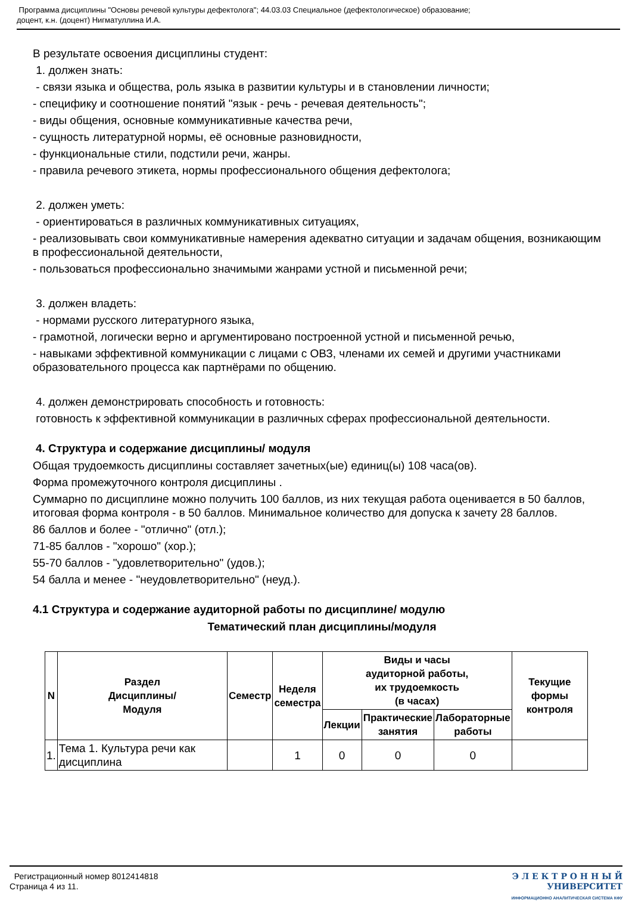Программа дисциплины "Основы речевой культуры дефектолога"; 44.03.03 Специальное (дефектологическое) образование;
доцент, к.н. (доцент) Нигматуллина И.А.
В результате освоения дисциплины студент:
1. должен знать:
- связи языка и общества, роль языка в развитии культуры и в становлении личности;
- специфику и соотношение понятий "язык - речь - речевая деятельность";
- виды общения, основные коммуникативные качества речи,
- сущность литературной нормы, её основные разновидности,
- функциональные стили, подстили речи, жанры.
- правила речевого этикета, нормы профессионального общения дефектолога;
2. должен уметь:
- ориентироваться в различных коммуникативных ситуациях,
- реализовывать свои коммуникативные намерения адекватно ситуации и задачам общения, возникающим в профессиональной деятельности,
- пользоваться профессионально значимыми жанрами устной и письменной речи;
3. должен владеть:
- нормами русского литературного языка,
- грамотной, логически верно и аргументировано построенной устной и письменной речью,
- навыками эффективной коммуникации с лицами с ОВЗ, членами их семей и другими участниками образовательного процесса как партнёрами по общению.
4. должен демонстрировать способность и готовность:
готовность к эффективной коммуникации в различных сферах профессиональной деятельности.
4. Структура и содержание дисциплины/ модуля
Общая трудоемкость дисциплины составляет зачетных(ые) единиц(ы) 108 часа(ов).
Форма промежуточного контроля дисциплины .
Суммарно по дисциплине можно получить 100 баллов, из них текущая работа оценивается в 50 баллов, итоговая форма контроля - в 50 баллов. Минимальное количество для допуска к зачету 28 баллов.
86 баллов и более - "отлично" (отл.);
71-85 баллов - "хорошо" (хор.);
55-70 баллов - "удовлетворительно" (удов.);
54 балла и менее - "неудовлетворительно" (неуд.).
4.1 Структура и содержание аудиторной работы по дисциплине/ модулю
Тематический план дисциплины/модуля
| N | Раздел Дисциплины/ Модуля | Семестр | Неделя семестра | Виды и часы аудиторной работы, их трудоемкость (в часах) | | | Текущие формы контроля |
| --- | --- | --- | --- | --- | --- | --- | --- |
| | | | | Лекции | Практические занятия | Лабораторные работы | |
| 1. | Тема 1. Культура речи как дисциплина | | 1 | 0 | 0 | 0 | |
Регистрационный номер 8012414818
Страница 4 из 11.
Э Л Е К Т Р О Н Н Ы Й
УНИВЕРСИТЕТ
ИНФОРМАЦИОННО АНАЛИТИЧЕСКАЯ СИСТЕМА КФУ